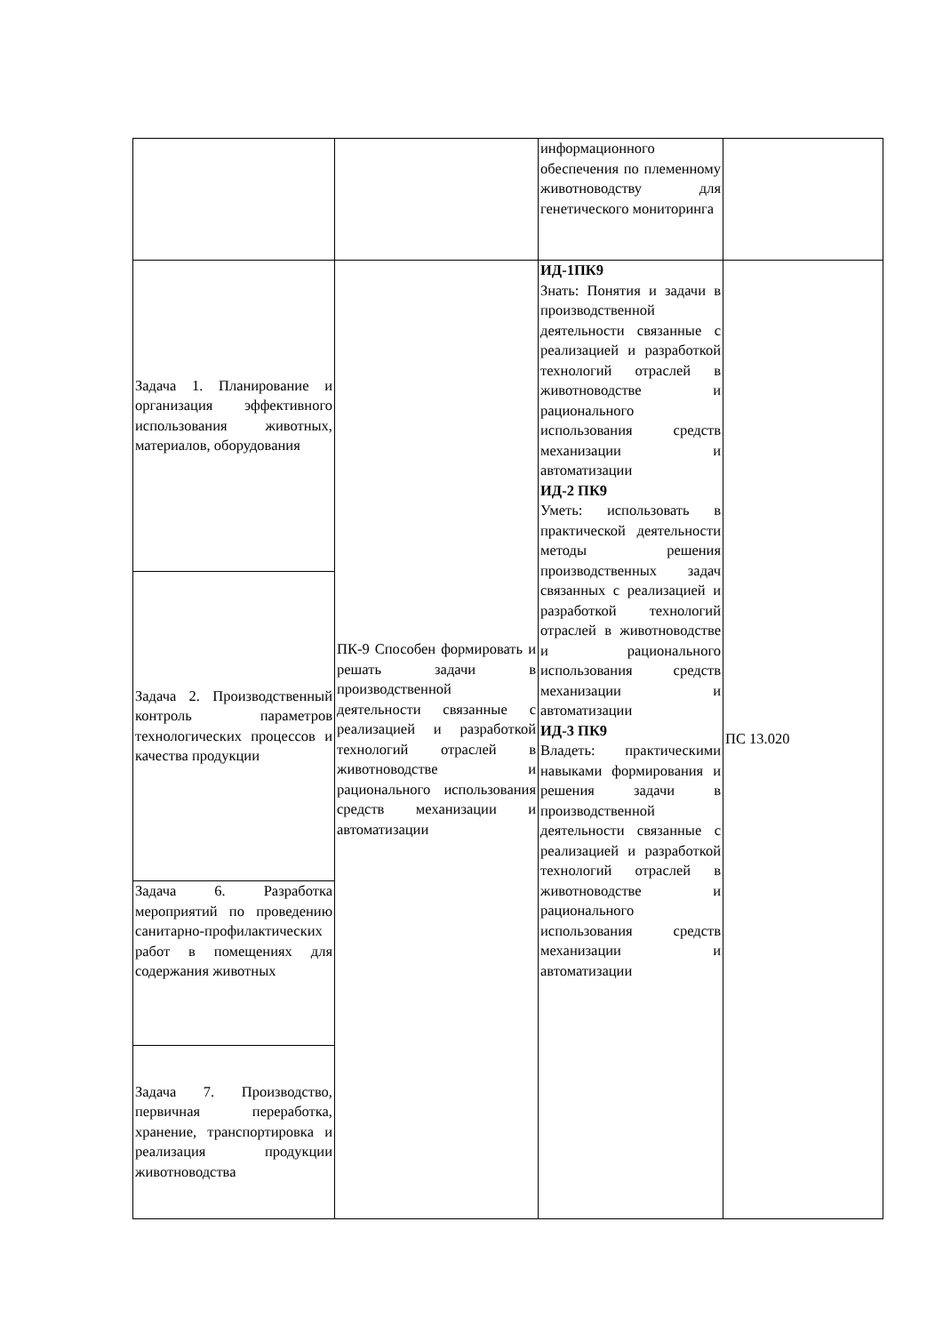| | | информационного обеспечения по племенному животноводству для генетического мониторинга | |
| Задача 1. Планирование и организация эффективного использования животных, материалов, оборудования | ПК-9 Способен формировать и решать задачи в производственной деятельности связанные с реализацией и разработкой технологий отраслей в животноводстве и рационального использования средств механизации и автоматизации | ИД-1ПК9 Знать: Понятия и задачи в производственной деятельности связанные с реализацией и разработкой технологий отраслей в животноводстве и рационального использования средств механизации и автоматизации ИД-2 ПК9 Уметь: использовать в практической деятельности методы решения производственных задач связанных с реализацией и разработкой технологий отраслей в животноводстве и рационального использования средств механизации и автоматизации ИД-3 ПК9 Владеть: практическими навыками формирования и решения задачи в производственной деятельности связанные с реализацией и разработкой технологий отраслей в животноводстве и рационального использования средств механизации и автоматизации | ПС 13.020 |
| Задача 2. Производственный контроль параметров технологических процессов и качества продукции | | | |
| Задача 6. Разработка мероприятий по проведению санитарно-профилактических работ в помещениях для содержания животных | | | |
| Задача 7. Производство, первичная переработка, хранение, транспортировка и реализация продукции животноводства | | | |